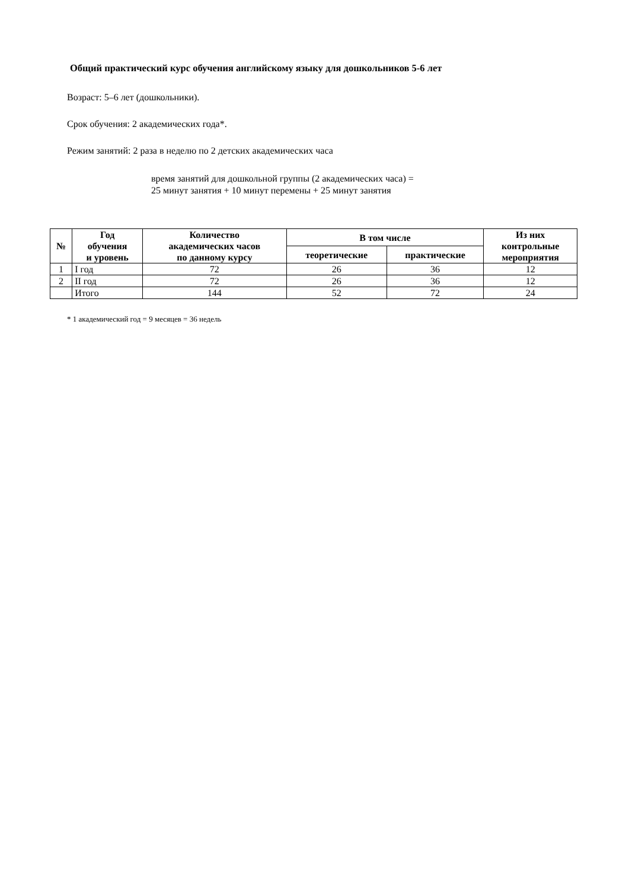Общий практический курс обучения английскому языку для дошкольников 5-6 лет
Возраст: 5–6 лет (дошкольники).
Срок обучения: 2 академических года*.
Режим занятий: 2 раза в неделю по 2 детских академических часа
время занятий для дошкольной группы (2 академических часа) =
25 минут занятия + 10 минут перемены + 25 минут занятия
| № | Год обучения и уровень | Количество академических часов по данному курсу | В том числе | | Из них контрольные мероприятия |
| --- | --- | --- | --- | --- | --- |
| | | | теоретические | практические | |
| 1 | I год | 72 | 26 | 36 | 12 |
| 2 | II год | 72 | 26 | 36 | 12 |
| | Итого | 144 | 52 | 72 | 24 |
* 1 академический год = 9 месяцев = 36 недель